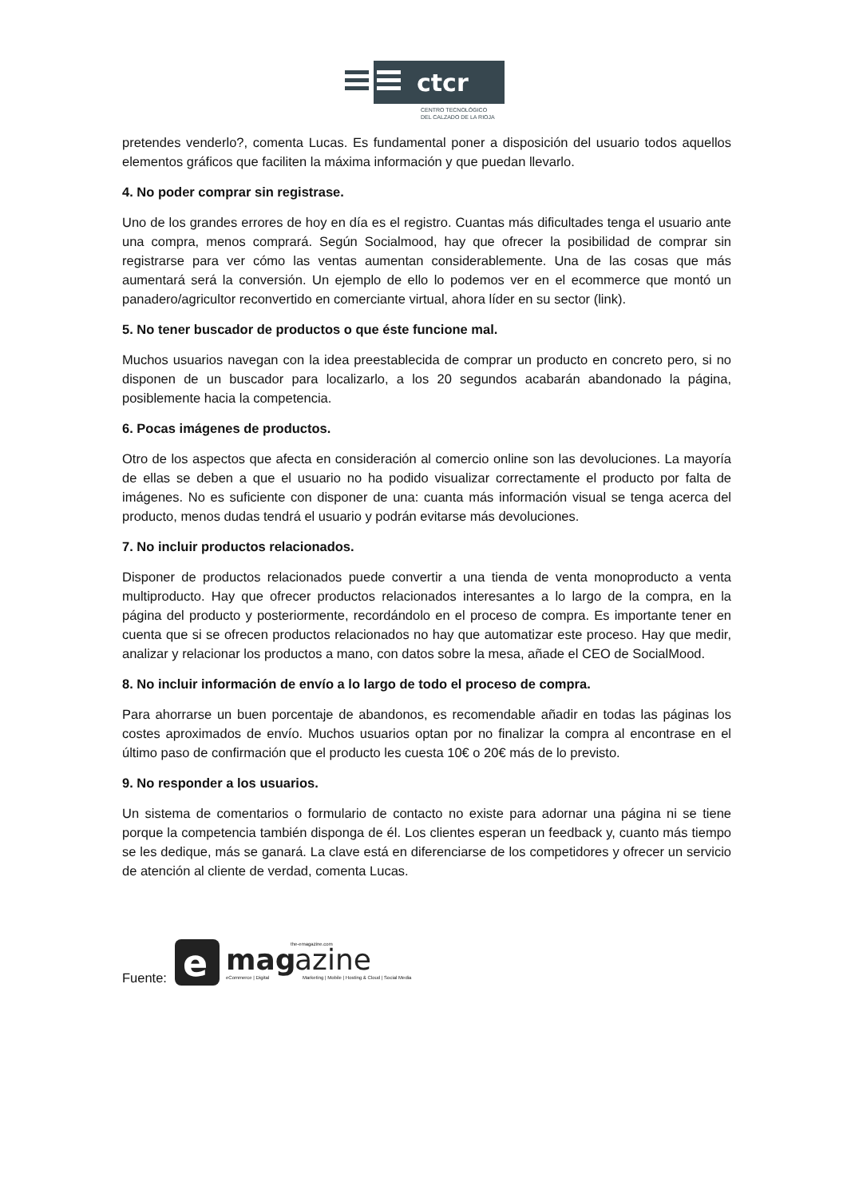ctcr
CENTRO TECNOLÓGICO
DEL CALZADO DE LA RIOJA
pretendes venderlo?, comenta Lucas. Es fundamental poner a disposición del usuario todos aquellos elementos gráficos que faciliten la máxima información y que puedan llevarlo.
4. No poder comprar sin registrase.
Uno de los grandes errores de hoy en día es el registro. Cuantas más dificultades tenga el usuario ante una compra, menos comprará. Según Socialmood, hay que ofrecer la posibilidad de comprar sin registrarse para ver cómo las ventas aumentan considerablemente. Una de las cosas que más aumentará será la conversión. Un ejemplo de ello lo podemos ver en el ecommerce que montó un panadero/agricultor reconvertido en comerciante virtual, ahora líder en su sector (link).
5. No tener buscador de productos o que éste funcione mal.
Muchos usuarios navegan con la idea preestablecida de comprar un producto en concreto pero, si no disponen de un buscador para localizarlo, a los 20 segundos acabarán abandonado la página, posiblemente hacia la competencia.
6. Pocas imágenes de productos.
Otro de los aspectos que afecta en consideración al comercio online son las devoluciones. La mayoría de ellas se deben a que el usuario no ha podido visualizar correctamente el producto por falta de imágenes. No es suficiente con disponer de una: cuanta más información visual se tenga acerca del producto, menos dudas tendrá el usuario y podrán evitarse más devoluciones.
7. No incluir productos relacionados.
Disponer de productos relacionados puede convertir a una tienda de venta monoproducto a venta multiproducto. Hay que ofrecer productos relacionados interesantes a lo largo de la compra, en la página del producto y posteriormente, recordándolo en el proceso de compra. Es importante tener en cuenta que si se ofrecen productos relacionados no hay que automatizar este proceso. Hay que medir, analizar y relacionar los productos a mano, con datos sobre la mesa, añade el CEO de SocialMood.
8. No incluir información de envío a lo largo de todo el proceso de compra.
Para ahorrarse un buen porcentaje de abandonos, es recomendable añadir en todas las páginas los costes aproximados de envío. Muchos usuarios optan por no finalizar la compra al encontrase en el último paso de confirmación que el producto les cuesta 10€ o 20€ más de lo previsto.
9. No responder a los usuarios.
Un sistema de comentarios o formulario de contacto no existe para adornar una página ni se tiene porque la competencia también disponga de él. Los clientes esperan un feedback y, cuanto más tiempo se les dedique, más se ganará. La clave está en diferenciarse de los competidores y ofrecer un servicio de atención al cliente de verdad, comenta Lucas.
Fuente:
e
mag
azine
the-emagazine.com
eCommerce | Digital
Marketing | Mobile | Hosting & Cloud | Social Media